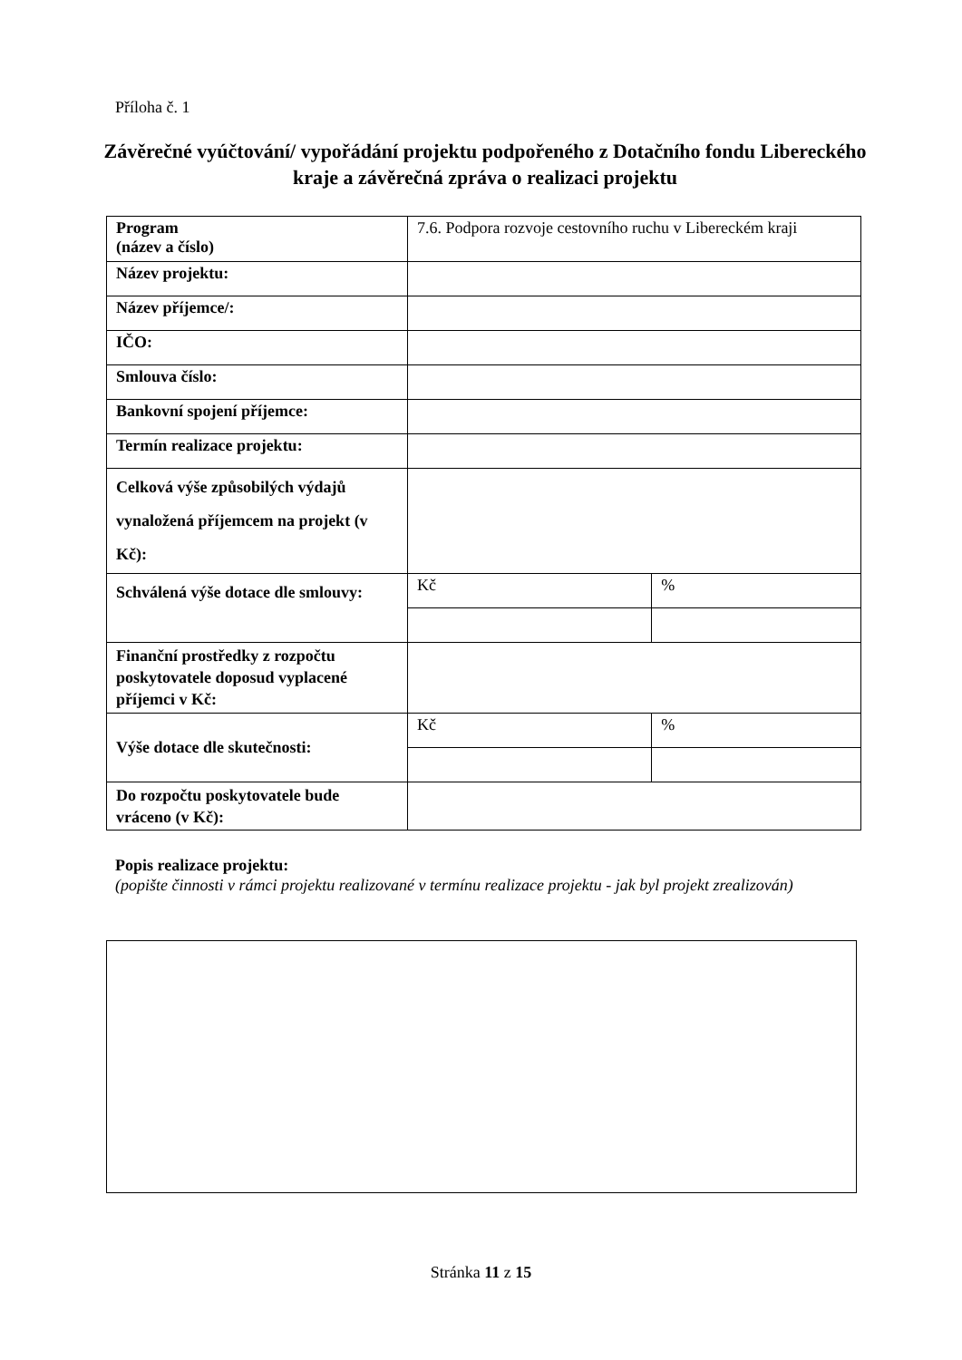Příloha č. 1
Závěrečné vyúčtování/ vypořádání projektu podpořeného z Dotačního fondu Libereckého kraje a závěrečná zpráva o realizaci projektu
| Program (název a číslo) | 7.6. Podpora rozvoje cestovního ruchu v Libereckém kraji | |
| Název projektu: | | |
| Název příjemce/: | | |
| IČO: | | |
| Smlouva číslo: | | |
| Bankovní spojení příjemce: | | |
| Termín realizace projektu: | | |
| Celková výše způsobilých výdajů vynaložená příjemcem na projekt (v Kč): | | |
| Schválená výše dotace dle smlouvy: | Kč | % |
| Finanční prostředky z rozpočtu poskytovatele doposud vyplacené příjemci v Kč: | | |
| Výše dotace dle skutečnosti: | Kč | % |
| Do rozpočtu poskytovatele bude vráceno (v Kč): | | |
Popis realizace projektu:
(popište činnosti v rámci projektu realizované v termínu realizace projektu - jak byl projekt zrealizován)
Stránka 11 z 15